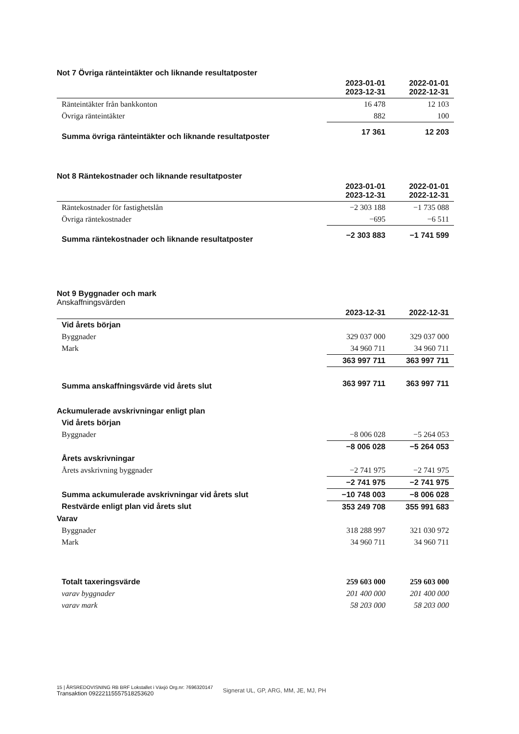Not 7 Övriga ränteintäkter och liknande resultatposter
| | 2023-01-01 2023-12-31 | 2022-01-01 2022-12-31 |
| Ränteintäkter från bankkonton | 16 478 | 12 103 |
| Övriga ränteintäkter | 882 | 100 |
| Summa övriga ränteintäkter och liknande resultatposter | 17 361 | 12 203 |
Not 8 Räntekostnader och liknande resultatposter
| | 2023-01-01 2023-12-31 | 2022-01-01 2022-12-31 |
| Räntekostnader för fastighetslån | −2 303 188 | −1 735 088 |
| Övriga räntekostnader | −695 | −6 511 |
| Summa räntekostnader och liknande resultatposter | −2 303 883 | −1 741 599 |
Not 9 Byggnader och mark
Anskaffningsvärden
| | 2023-12-31 | 2022-12-31 |
| Vid årets början | | |
| Byggnader | 329 037 000 | 329 037 000 |
| Mark | 34 960 711 | 34 960 711 |
| | 363 997 711 | 363 997 711 |
| Summa anskaffningsvärde vid årets slut | 363 997 711 | 363 997 711 |
| Ackumulerade avskrivningar enligt plan | | |
| Vid årets början | | |
| Byggnader | −8 006 028 | −5 264 053 |
| | −8 006 028 | −5 264 053 |
| Årets avskrivningar | | |
| Årets avskrivning byggnader | −2 741 975 | −2 741 975 |
| | −2 741 975 | −2 741 975 |
| Summa ackumulerade avskrivningar vid årets slut | −10 748 003 | −8 006 028 |
| Restvärde enligt plan vid årets slut | 353 249 708 | 355 991 683 |
| Varav | | |
| Byggnader | 318 288 997 | 321 030 972 |
| Mark | 34 960 711 | 34 960 711 |
| Totalt taxeringsvärde | 259 603 000 | 259 603 000 |
| varav byggnader | 201 400 000 | 201 400 000 |
| varav mark | 58 203 000 | 58 203 000 |
15 | ÅRSREDOVISNING RB BRF Lokstallet i Växjö Org.nr: 7696320147
Transaktion 09222115557518253620
Signerat UL, GP, ARG, MM, JE, MJ, PH